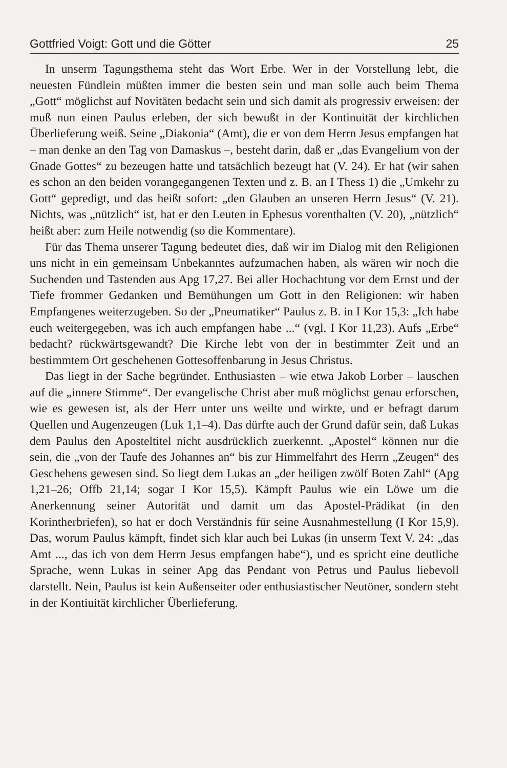Gottfried Voigt: Gott und die Götter 25
In unserm Tagungsthema steht das Wort Erbe. Wer in der Vorstellung lebt, die neuesten Fündlein müßten immer die besten sein und man solle auch beim Thema „Gott“ möglichst auf Novitäten bedacht sein und sich damit als progressiv erweisen: der muß nun einen Paulus erleben, der sich bewußt in der Kontinuität der kirchlichen Überlieferung weiß. Seine „Diakonia“ (Amt), die er von dem Herrn Jesus empfangen hat – man denke an den Tag von Damaskus –, besteht darin, daß er „das Evangelium von der Gnade Gottes“ zu bezeugen hatte und tatsächlich bezeugt hat (V. 24). Er hat (wir sahen es schon an den beiden vorangegangenen Texten und z. B. an I Thess 1) die „Umkehr zu Gott“ gepredigt, und das heißt sofort: „den Glauben an unseren Herrn Jesus“ (V. 21). Nichts, was „nützlich“ ist, hat er den Leuten in Ephesus vorenthalten (V. 20), „nützlich“ heißt aber: zum Heile notwendig (so die Kommentare).
Für das Thema unserer Tagung bedeutet dies, daß wir im Dialog mit den Religionen uns nicht in ein gemeinsam Unbekanntes aufzumachen haben, als wären wir noch die Suchenden und Tastenden aus Apg 17,27. Bei aller Hochachtung vor dem Ernst und der Tiefe frommer Gedanken und Bemühungen um Gott in den Religionen: wir haben Empfangenes weiterzugeben. So der „Pneumatiker“ Paulus z. B. in I Kor 15,3: „Ich habe euch weitergegeben, was ich auch empfangen habe ...“ (vgl. I Kor 11,23). Aufs „Erbe“ bedacht? rückwärtsgewandt? Die Kirche lebt von der in bestimmter Zeit und an bestimmtem Ort geschehenen Gottesoffenbarung in Jesus Christus.
Das liegt in der Sache begründet. Enthusiasten – wie etwa Jakob Lorber – lauschen auf die „innere Stimme“. Der evangelische Christ aber muß möglichst genau erforschen, wie es gewesen ist, als der Herr unter uns weilte und wirkte, und er befragt darum Quellen und Augenzeugen (Luk 1,1–4). Das dürfte auch der Grund dafür sein, daß Lukas dem Paulus den Aposteltitel nicht ausdrücklich zuerkennt. „Apostel“ können nur die sein, die „von der Taufe des Johannes an“ bis zur Himmelfahrt des Herrn „Zeugen“ des Geschehens gewesen sind. So liegt dem Lukas an „der heiligen zwölf Boten Zahl“ (Apg 1,21–26; Offb 21,14; sogar I Kor 15,5). Kämpft Paulus wie ein Löwe um die Anerkennung seiner Autorität und damit um das Apostel-Prädikat (in den Korintherbriefen), so hat er doch Verständnis für seine Ausnahmestellung (I Kor 15,9). Das, worum Paulus kämpft, findet sich klar auch bei Lukas (in unserm Text V. 24: „das Amt ..., das ich von dem Herrn Jesus empfangen habe“), und es spricht eine deutliche Sprache, wenn Lukas in seiner Apg das Pendant von Petrus und Paulus liebevoll darstellt. Nein, Paulus ist kein Außenseiter oder enthusiastischer Neutöner, sondern steht in der Kontiuität kirchlicher Überlieferung.